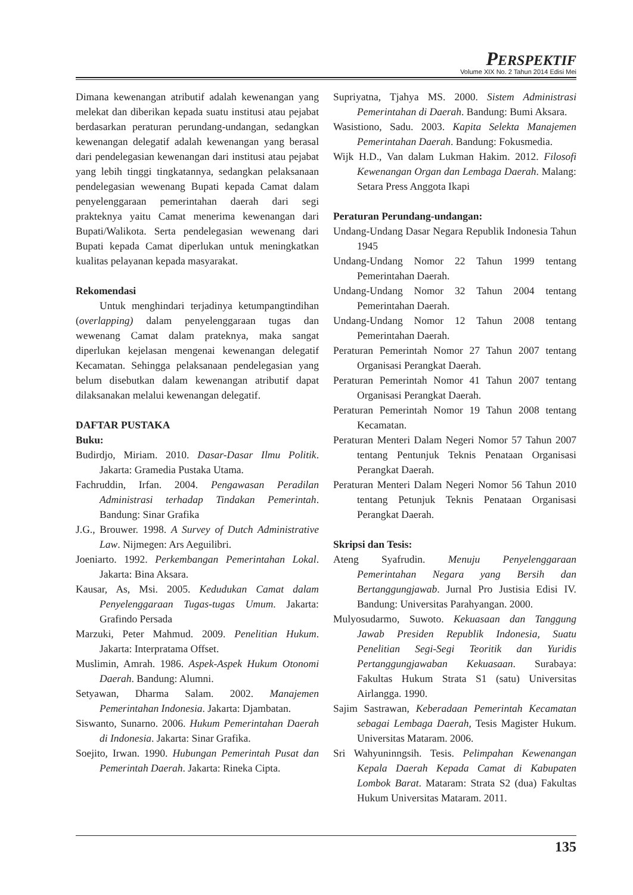PERSPEKTIF
Volume XIX No. 2 Tahun 2014 Edisi Mei
Dimana kewenangan atributif adalah kewenangan yang melekat dan diberikan kepada suatu institusi atau pejabat berdasarkan peraturan perundang-undangan, sedangkan kewenangan delegatif adalah kewenangan yang berasal dari pendelegasian kewenangan dari institusi atau pejabat yang lebih tinggi tingkatannya, sedangkan pelaksanaan pendelegasian wewenang Bupati kepada Camat dalam penyelenggaraan pemerintahan daerah dari segi prakteknya yaitu Camat menerima kewenangan dari Bupati/Walikota. Serta pendelegasian wewenang dari Bupati kepada Camat diperlukan untuk meningkatkan kualitas pelayanan kepada masyarakat.
Rekomendasi
Untuk menghindari terjadinya ketumpangtindihan (overlapping) dalam penyelenggaraan tugas dan wewenang Camat dalam prateknya, maka sangat diperlukan kejelasan mengenai kewenangan delegatif Kecamatan. Sehingga pelaksanaan pendelegasian yang belum disebutkan dalam kewenangan atributif dapat dilaksanakan melalui kewenangan delegatif.
DAFTAR PUSTAKA
Buku:
Budirdjo, Miriam. 2010. Dasar-Dasar Ilmu Politik. Jakarta: Gramedia Pustaka Utama.
Fachruddin, Irfan. 2004. Pengawasan Peradilan Administrasi terhadap Tindakan Pemerintah. Bandung: Sinar Grafika
J.G., Brouwer. 1998. A Survey of Dutch Administrative Law. Nijmegen: Ars Aeguilibri.
Joeniarto. 1992. Perkembangan Pemerintahan Lokal. Jakarta: Bina Aksara.
Kausar, As, Msi. 2005. Kedudukan Camat dalam Penyelenggaraan Tugas-tugas Umum. Jakarta: Grafindo Persada
Marzuki, Peter Mahmud. 2009. Penelitian Hukum. Jakarta: Interpratama Offset.
Muslimin, Amrah. 1986. Aspek-Aspek Hukum Otonomi Daerah. Bandung: Alumni.
Setyawan, Dharma Salam. 2002. Manajemen Pemerintahan Indonesia. Jakarta: Djambatan.
Siswanto, Sunarno. 2006. Hukum Pemerintahan Daerah di Indonesia. Jakarta: Sinar Grafika.
Soejito, Irwan. 1990. Hubungan Pemerintah Pusat dan Pemerintah Daerah. Jakarta: Rineka Cipta.
Supriyatna, Tjahya MS. 2000. Sistem Administrasi Pemerintahan di Daerah. Bandung: Bumi Aksara.
Wasistiono, Sadu. 2003. Kapita Selekta Manajemen Pemerintahan Daerah. Bandung: Fokusmedia.
Wijk H.D., Van dalam Lukman Hakim. 2012. Filosofi Kewenangan Organ dan Lembaga Daerah. Malang: Setara Press Anggota Ikapi
Peraturan Perundang-undangan:
Undang-Undang Dasar Negara Republik Indonesia Tahun 1945
Undang-Undang Nomor 22 Tahun 1999 tentang Pemerintahan Daerah.
Undang-Undang Nomor 32 Tahun 2004 tentang Pemerintahan Daerah.
Undang-Undang Nomor 12 Tahun 2008 tentang Pemerintahan Daerah.
Peraturan Pemerintah Nomor 27 Tahun 2007 tentang Organisasi Perangkat Daerah.
Peraturan Pemerintah Nomor 41 Tahun 2007 tentang Organisasi Perangkat Daerah.
Peraturan Pemerintah Nomor 19 Tahun 2008 tentang Kecamatan.
Peraturan Menteri Dalam Negeri Nomor 57 Tahun 2007 tentang Pentunjuk Teknis Penataan Organisasi Perangkat Daerah.
Peraturan Menteri Dalam Negeri Nomor 56 Tahun 2010 tentang Petunjuk Teknis Penataan Organisasi Perangkat Daerah.
Skripsi dan Tesis:
Ateng Syafrudin. Menuju Penyelenggaraan Pemerintahan Negara yang Bersih dan Bertanggungjawab. Jurnal Pro Justisia Edisi IV. Bandung: Universitas Parahyangan. 2000.
Mulyosudarmo, Suwoto. Kekuasaan dan Tanggung Jawab Presiden Republik Indonesia, Suatu Penelitian Segi-Segi Teoritik dan Yuridis Pertanggungjawaban Kekuasaan. Surabaya: Fakultas Hukum Strata S1 (satu) Universitas Airlangga. 1990.
Sajim Sastrawan, Keberadaan Pemerintah Kecamatan sebagai Lembaga Daerah, Tesis Magister Hukum. Universitas Mataram. 2006.
Sri Wahyuninngsih. Tesis. Pelimpahan Kewenangan Kepala Daerah Kepada Camat di Kabupaten Lombok Barat. Mataram: Strata S2 (dua) Fakultas Hukum Universitas Mataram. 2011.
135